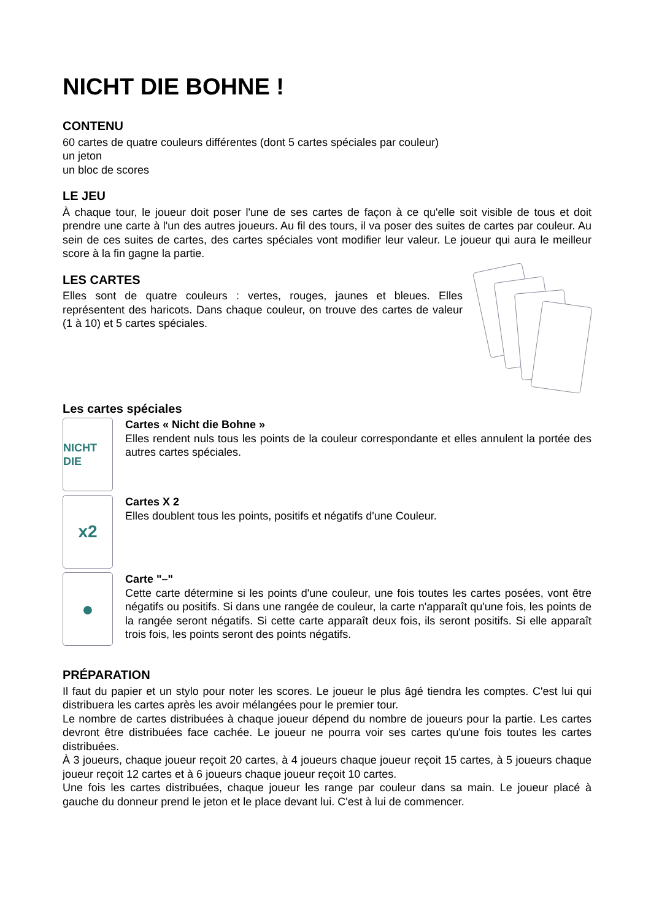NICHT DIE BOHNE !
CONTENU
60 cartes de quatre couleurs différentes (dont 5 cartes spéciales par couleur)
un jeton
un bloc de scores
LE JEU
À chaque tour, le joueur doit poser l'une de ses cartes de façon à ce qu'elle soit visible de tous et doit prendre une carte à l'un des autres joueurs. Au fil des tours, il va poser des suites de cartes par couleur. Au sein de ces suites de cartes, des cartes spéciales vont modifier leur valeur. Le joueur qui aura le meilleur score à la fin gagne la partie.
LES CARTES
Elles sont de quatre couleurs : vertes, rouges, jaunes et bleues. Elles représentent des haricots. Dans chaque couleur, on trouve des cartes de valeur (1 à 10) et 5 cartes spéciales.
Les cartes spéciales
NICHT DIE
Cartes « Nicht die Bohne »
Elles rendent nuls tous les points de la couleur correspondante et elles annulent la portée des autres cartes spéciales.
x2
Cartes X 2
Elles doublent tous les points, positifs et négatifs d'une Couleur.
●
Carte "–"
Cette carte détermine si les points d'une couleur, une fois toutes les cartes posées, vont être négatifs ou positifs. Si dans une rangée de couleur, la carte n'apparaît qu'une fois, les points de la rangée seront négatifs. Si cette carte apparaît deux fois, ils seront positifs. Si elle apparaît trois fois, les points seront des points négatifs.
PRÉPARATION
Il faut du papier et un stylo pour noter les scores. Le joueur le plus âgé tiendra les comptes. C'est lui qui distribuera les cartes après les avoir mélangées pour le premier tour.
Le nombre de cartes distribuées à chaque joueur dépend du nombre de joueurs pour la partie. Les cartes devront être distribuées face cachée. Le joueur ne pourra voir ses cartes qu'une fois toutes les cartes distribuées.
À 3 joueurs, chaque joueur reçoit 20 cartes, à 4 joueurs chaque joueur reçoit 15 cartes, à 5 joueurs chaque joueur reçoit 12 cartes et à 6 joueurs chaque joueur reçoit 10 cartes.
Une fois les cartes distribuées, chaque joueur les range par couleur dans sa main. Le joueur placé à gauche du donneur prend le jeton et le place devant lui. C'est à lui de commencer.